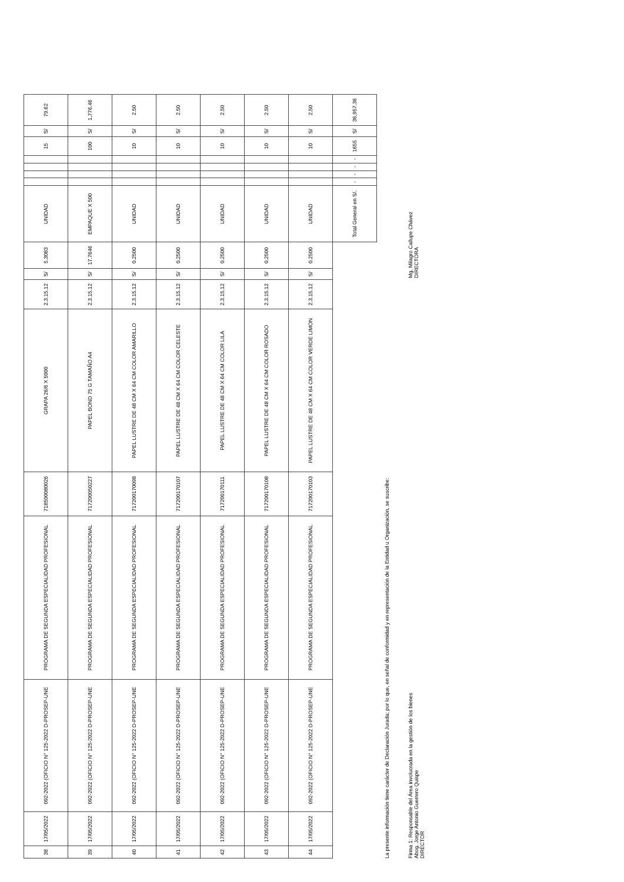| 38 | 17/05/2022 | 092-2022 (OFICIO N° 125-2022 D-PROSEP-UNE | PROGRAMA DE SEGUNDA ESPECIALIDAD PROFESIONAL | 718500080026 | GRAPA 26/6 X 5000 | 2.3.15.12 | S/ | 5.3083 | UNIDAD | | | | | 15 | S/ | 79.62 |
| 39 | 17/05/2022 | 092-2022 (OFICIO N° 125-2022 D-PROSEP-UNE | PROGRAMA DE SEGUNDA ESPECIALIDAD PROFESIONAL | 717200050227 | PAPEL BOND 75 G TAMAÑO A4 | 2.3.15.12 | S/ | 17.7646 | EMPAQUE X 500 | | | | | 100 | S/ | 1,776.46 |
| 40 | 17/05/2022 | 092-2022 (OFICIO N° 125-2022 D-PROSEP-UNE | PROGRAMA DE SEGUNDA ESPECIALIDAD PROFESIONAL | 717200170098 | PAPEL LUSTRE DE 48 CM X 64 CM COLOR AMARILLO | 2.3.15.12 | S/ | 0.2500 | UNIDAD | | | | | 10 | S/ | 2.50 |
| 41 | 17/05/2022 | 092-2022 (OFICIO N° 125-2022 D-PROSEP-UNE | PROGRAMA DE SEGUNDA ESPECIALIDAD PROFESIONAL | 717200170107 | PAPEL LUSTRE DE 48 CM X 64 CM COLOR CELESTE | 2.3.15.12 | S/ | 0.2500 | UNIDAD | | | | | 10 | S/ | 2.50 |
| 42 | 17/05/2022 | 092-2022 (OFICIO N° 125-2022 D-PROSEP-UNE | PROGRAMA DE SEGUNDA ESPECIALIDAD PROFESIONAL | 717200170111 | PAPEL LUSTRE DE 48 CM X 64 CM COLOR LILA | 2.3.15.12 | S/ | 0.2500 | UNIDAD | | | | | 10 | S/ | 2.50 |
| 43 | 17/05/2022 | 092-2022 (OFICIO N° 125-2022 D-PROSEP-UNE | PROGRAMA DE SEGUNDA ESPECIALIDAD PROFESIONAL | 717200170108 | PAPEL LUSTRE DE 48 CM X 64 CM COLOR ROSADO | 2.3.15.12 | S/ | 0.2500 | UNIDAD | | | | | 10 | S/ | 2.50 |
| 44 | 17/05/2022 | 092-2022 (OFICIO N° 125-2022 D-PROSEP-UNE | PROGRAMA DE SEGUNDA ESPECIALIDAD PROFESIONAL | 717200170103 | PAPEL LUSTRE DE 48 CM X 64 CM COLOR VERDE LIMON | 2.3.15.12 | S/ | 0.2500 | UNIDAD | | | | | 10 | S/ | 2.50 |
| | | | | | | | | | Total General en S/. | - | - | - | - | 1655 | S/ | 36,957.36 |
La presente información tiene carácter de Declaración Jurada; por lo que, en señal de conformidad y en representación de la Entidad u Organización, se suscribe:
Firma 1: Responsable del Área involucrada en la gestión de los bienes
Abog. Jorge Antonio Guerrero Quispe
DIRECTOR
Mg. Milagro Callupe Chávez
DIRECTORA